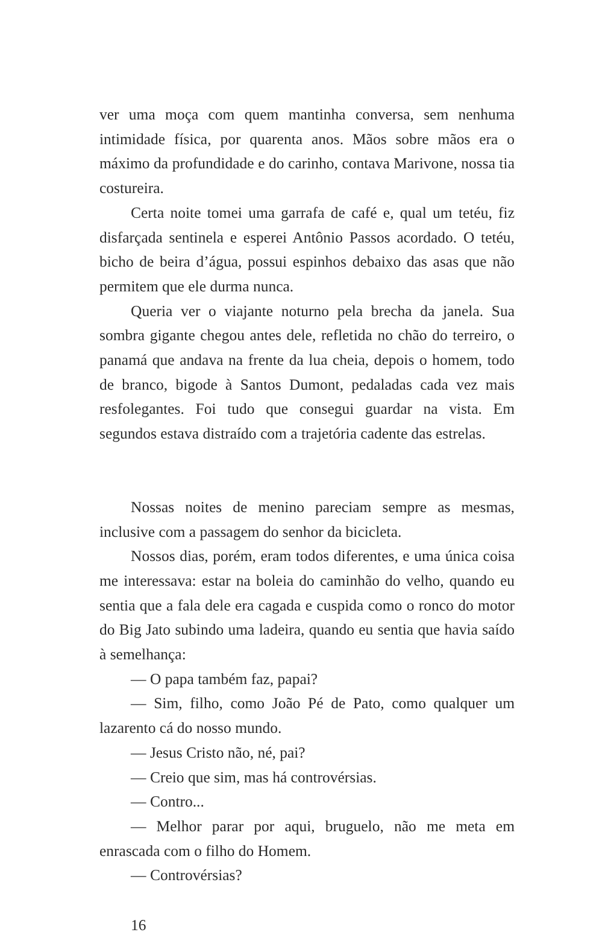ver uma moça com quem mantinha conversa, sem nenhuma intimidade física, por quarenta anos. Mãos sobre mãos era o máximo da profundidade e do carinho, contava Marivone, nossa tia costureira.
Certa noite tomei uma garrafa de café e, qual um tetéu, fiz disfarçada sentinela e esperei Antônio Passos acordado. O tetéu, bicho de beira d’água, possui espinhos debaixo das asas que não permitem que ele durma nunca.
Queria ver o viajante noturno pela brecha da janela. Sua sombra gigante chegou antes dele, refletida no chão do terreiro, o panamá que andava na frente da lua cheia, depois o homem, todo de branco, bigode à Santos Dumont, pedaladas cada vez mais resfolegantes. Foi tudo que consegui guardar na vista. Em segundos estava distraído com a trajetória cadente das estrelas.
Nossas noites de menino pareciam sempre as mesmas, inclusive com a passagem do senhor da bicicleta.
Nossos dias, porém, eram todos diferentes, e uma única coisa me interessava: estar na boleia do caminhão do velho, quando eu sentia que a fala dele era cagada e cuspida como o ronco do motor do Big Jato subindo uma ladeira, quando eu sentia que havia saído à semelhança:
— O papa também faz, papai?
— Sim, filho, como João Pé de Pato, como qualquer um lazarento cá do nosso mundo.
— Jesus Cristo não, né, pai?
— Creio que sim, mas há controvérsias.
— Contro...
— Melhor parar por aqui, bruguelo, não me meta em enrascada com o filho do Homem.
— Controvérsias?
16